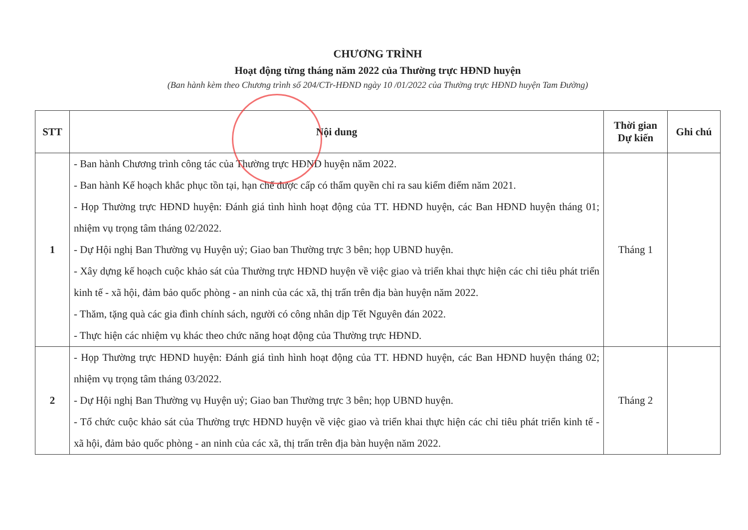CHƯƠNG TRÌNH
Hoạt động từng tháng năm 2022 của Thường trực HĐND huyện
(Ban hành kèm theo Chương trình số 204/CTr-HĐND ngày 10 /01/2022 của Thường trực HĐND huyện Tam Đường)
| STT | Nội dung | Thời gian Dự kiến | Ghi chú |
| --- | --- | --- | --- |
| 1 | - Ban hành Chương trình công tác của Thường trực HĐND huyện năm 2022. - Ban hành Kế hoạch khắc phục tồn tại, hạn chế được cấp có thẩm quyền chỉ ra sau kiểm điểm năm 2021. - Họp Thường trực HĐND huyện: Đánh giá tình hình hoạt động của TT. HĐND huyện, các Ban HĐND huyện tháng 01; nhiệm vụ trọng tâm tháng 02/2022. - Dự Hội nghị Ban Thường vụ Huyện uỷ; Giao ban Thường trực 3 bên; họp UBND huyện. - Xây dựng kế hoạch cuộc khảo sát của Thường trực HĐND huyện về việc giao và triển khai thực hiện các chỉ tiêu phát triển kinh tế - xã hội, đảm bảo quốc phòng - an ninh của các xã, thị trấn trên địa bàn huyện năm 2022. - Thăm, tặng quà các gia đình chính sách, người có công nhân dịp Tết Nguyên đán 2022. - Thực hiện các nhiệm vụ khác theo chức năng hoạt động của Thường trực HĐND. | Tháng 1 | |
| 2 | - Họp Thường trực HĐND huyện: Đánh giá tình hình hoạt động của TT. HĐND huyện, các Ban HĐND huyện tháng 02; nhiệm vụ trọng tâm tháng 03/2022. - Dự Hội nghị Ban Thường vụ Huyện uỷ; Giao ban Thường trực 3 bên; họp UBND huyện. - Tổ chức cuộc khảo sát của Thường trực HĐND huyện về việc giao và triển khai thực hiện các chỉ tiêu phát triển kinh tế - xã hội, đảm bảo quốc phòng - an ninh của các xã, thị trấn trên địa bàn huyện năm 2022. | Tháng 2 | |